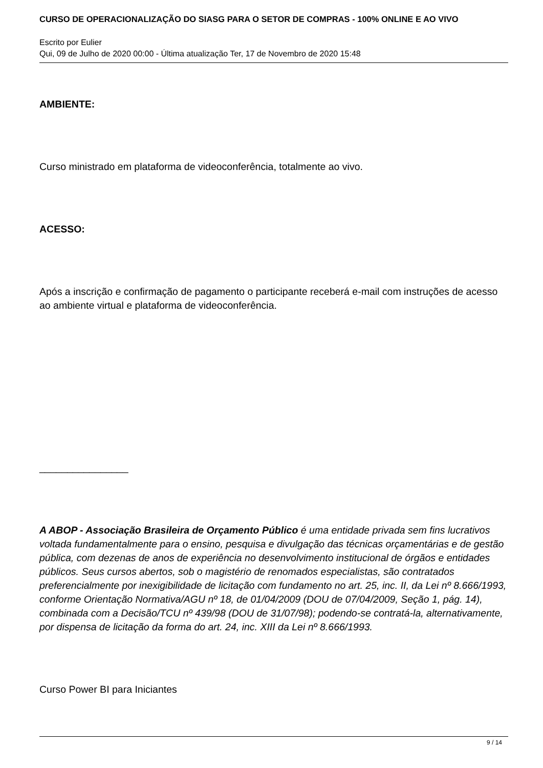CURSO DE OPERACIONALIZAÇÃO DO SIASG PARA O SETOR DE COMPRAS - 100% ONLINE E AO VIVO
Escrito por Eulier
Qui, 09 de Julho de 2020 00:00 - Última atualização Ter, 17 de Novembro de 2020 15:48
AMBIENTE:
Curso ministrado em plataforma de videoconferência, totalmente ao vivo.
ACESSO:
Após a inscrição e confirmação de pagamento o participante receberá e-mail com instruções de acesso ao ambiente virtual e plataforma de videoconferência.
________________
A ABOP - Associação Brasileira de Orçamento Público é uma entidade privada sem fins lucrativos voltada fundamentalmente para o ensino, pesquisa e divulgação das técnicas orçamentárias e de gestão pública, com dezenas de anos de experiência no desenvolvimento institucional de órgãos e entidades públicos. Seus cursos abertos, sob o magistério de renomados especialistas, são contratados preferencialmente por inexigibilidade de licitação com fundamento no art. 25, inc. II, da Lei nº 8.666/1993, conforme Orientação Normativa/AGU nº 18, de 01/04/2009 (DOU de 07/04/2009, Seção 1, pág. 14), combinada com a Decisão/TCU nº 439/98 (DOU de 31/07/98); podendo-se contratá-la, alternativamente, por dispensa de licitação da forma do art. 24, inc. XIII da Lei nº 8.666/1993.
Curso Power BI para Iniciantes
9 / 14